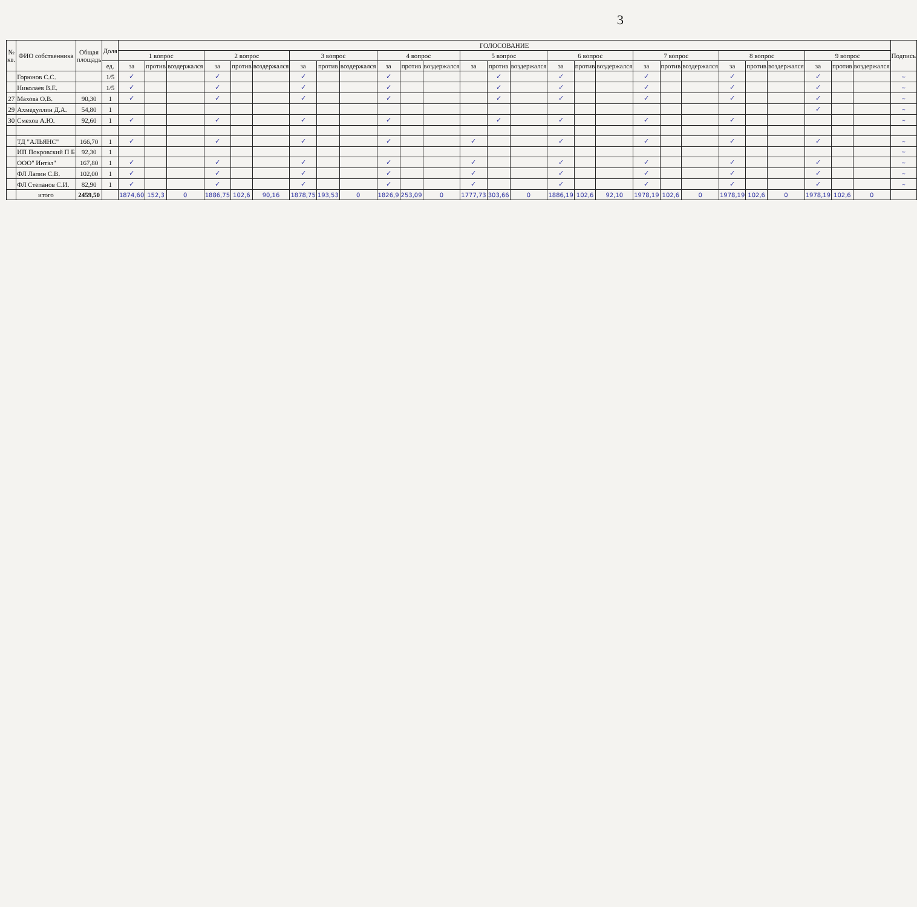3
| № кв. | ФИО собственника | Общая площадь | Доля | ГОЛОСОВАНИЕ | | | | | | | | | | | | | | | | | | | | | | | | | | | Подпись |
| --- | --- | --- | --- | --- | --- | --- | --- | --- | --- | --- | --- | --- | --- | --- | --- | --- | --- | --- | --- | --- | --- | --- | --- | --- | --- | --- | --- | --- | --- | --- | --- |
| | | | | 1 вопрос | | | 2 вопрос | | | 3 вопрос | | | 4 вопрос | | | 5 вопрос | | | 6 вопрос | | | 7 вопрос | | | 8 вопрос | | | 9 вопрос | | | |
| | | | ед. | за | против | воздержался | за | против | воздержался | за | против | воздержался | за | против | воздержался | за | против | воздержался | за | против | воздержался | за | против | воздержался | за | против | воздержался | за | против | воздержался | |
| | Горюнов С.С. | | 1/5 | ✓ | | | ✓ | | | ✓ | | | ✓ | | | | ✓ | | ✓ | | | ✓ | | | ✓ | | | ✓ | | | ~ |
| | Николаев В.Е. | | 1/5 | ✓ | | | ✓ | | | ✓ | | | ✓ | | | | ✓ | | ✓ | | | ✓ | | | ✓ | | | ✓ | | | ~ |
| 27 | Махова О.В. | 90,30 | 1 | ✓ | | | ✓ | | | ✓ | | | ✓ | | | | ✓ | | ✓ | | | ✓ | | | ✓ | | | ✓ | | | ~ |
| 29 | Ахмедуллин Д.А. | 54,80 | 1 | | | | | | | | | | | | | | | | | | | | | | | | | ✓ | | | ~ |
| 30 | Смехов А.Ю. | 92,60 | 1 | ✓ | | | ✓ | | | ✓ | | | ✓ | | | | ✓ | | ✓ | | | ✓ | | | ✓ | | | | | | ~ |
| | ТД "АЛЬЯНС" | 166,70 | 1 | ✓ | | | ✓ | | | ✓ | | | ✓ | | | ✓ | | | ✓ | | | ✓ | | | ✓ | | | ✓ | | | ~ |
| | ИП Покровский П Б | 92,30 | 1 | | | | | | | | | | | | | | | | | | | | | | | | | | | | ~ |
| | ООО" Интэл" | 167,80 | 1 | ✓ | | | ✓ | | | ✓ | | | ✓ | | | ✓ | | | ✓ | | | ✓ | | | ✓ | | | ✓ | | | ~ |
| | ФЛ Лапин С.В. | 102,00 | 1 | ✓ | | | ✓ | | | ✓ | | | ✓ | | | ✓ | | | ✓ | | | ✓ | | | ✓ | | | ✓ | | | ~ |
| | ФЛ Степанов С.И. | 82,90 | 1 | ✓ | | | ✓ | | | ✓ | | | ✓ | | | ✓ | | | ✓ | | | ✓ | | | ✓ | | | ✓ | | | ~ |
| | итого | 2459,50 | | 1874,60 | 152,3 | 0 | 1886,75 | 102,6 | 90,16 | 1878,75 | 193,53 | 0 | 1826,9 | 253,09 | 0 | 1777,73 | 303,66 | 0 | 1886,19 | 102,6 | 92,10 | 1978,19 | 102,6 | 0 | 1978,19 | 102,6 | 0 | 1978,19 | 102,6 | 0 | |